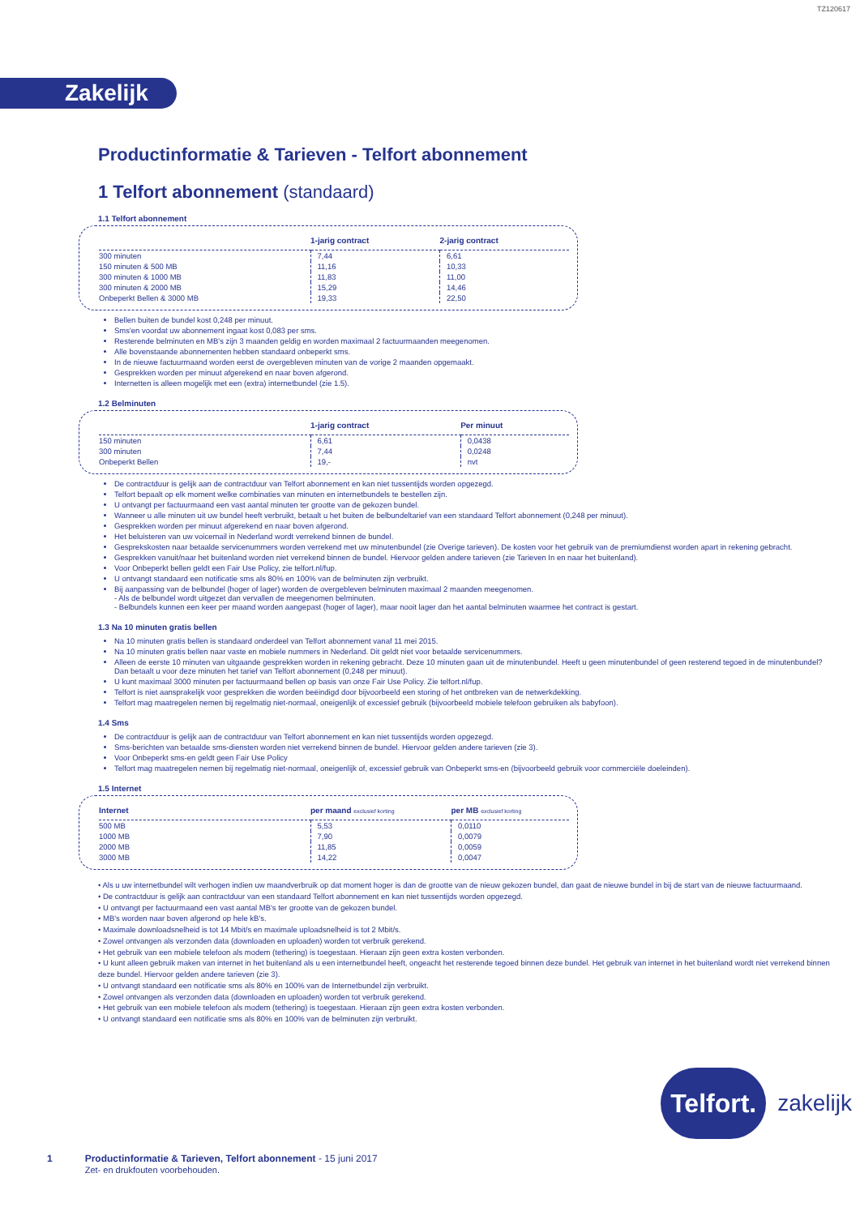TZ120617
Zakelijk
Productinformatie & Tarieven - Telfort abonnement
1 Telfort abonnement (standaard)
1.1 Telfort abonnement
| | 1-jarig contract | 2-jarig contract |
| --- | --- | --- |
| 300 minuten | 7,44 | 6,61 |
| 150 minuten & 500 MB | 11,16 | 10,33 |
| 300 minuten & 1000 MB | 11,83 | 11,00 |
| 300 minuten & 2000 MB | 15,29 | 14,46 |
| Onbeperkt Bellen & 3000 MB | 19,33 | 22,50 |
Bellen buiten de bundel kost 0,248 per minuut.
Sms'en voordat uw abonnement ingaat kost 0,083 per sms.
Resterende belminuten en MB's zijn 3 maanden geldig en worden maximaal 2 factuurmaanden meegenomen.
Alle bovenstaande abonnementen hebben standaard onbeperkt sms.
In de nieuwe factuurmaand worden eerst de overgebleven minuten van de vorige 2 maanden opgemaakt.
Gesprekken worden per minuut afgerekend en naar boven afgerond.
Internetten is alleen mogelijk met een (extra) internetbundel (zie 1.5).
1.2 Belminuten
| | 1-jarig contract | Per minuut |
| --- | --- | --- |
| 150 minuten | 6,61 | 0,0438 |
| 300 minuten | 7,44 | 0,0248 |
| Onbeperkt Bellen | 19,- | nvt |
De contractduur is gelijk aan de contractduur van Telfort abonnement en kan niet tussentijds worden opgezegd.
Telfort bepaalt op elk moment welke combinaties van minuten en internetbundels te bestellen zijn.
U ontvangt per factuurmaand een vast aantal minuten ter grootte van de gekozen bundel.
Wanneer u alle minuten uit uw bundel heeft verbruikt, betaalt u het buiten de belbundeltarief van een standaard Telfort abonnement (0,248 per minuut).
Gesprekken worden per minuut afgerekend en naar boven afgerond.
Het beluisteren van uw voicemail in Nederland wordt verrekend binnen de bundel.
Gesprekskosten naar betaalde servicenummers worden verrekend met uw minutenbundel (zie Overige tarieven). De kosten voor het gebruik van de premiumdienst worden apart in rekening gebracht.
Gesprekken vanuit/naar het buitenland worden niet verrekend binnen de bundel. Hiervoor gelden andere tarieven (zie Tarieven In en naar het buitenland).
Voor Onbeperkt bellen geldt een Fair Use Policy, zie telfort.nl/fup.
U ontvangt standaard een notificatie sms als 80% en 100% van de belminuten zijn verbruikt.
Bij aanpassing van de belbundel (hoger of lager) worden de overgebleven belminuten maximaal 2 maanden meegenomen.
- Als de belbundel wordt uitgezet dan vervallen de meegenomen belminuten.
- Belbundels kunnen een keer per maand worden aangepast (hoger of lager), maar nooit lager dan het aantal belminuten waarmee het contract is gestart.
1.3 Na 10 minuten gratis bellen
Na 10 minuten gratis bellen is standaard onderdeel van Telfort abonnement vanaf 11 mei 2015.
Na 10 minuten gratis bellen naar vaste en mobiele nummers in Nederland. Dit geldt niet voor betaalde servicenummers.
Alleen de eerste 10 minuten van uitgaande gesprekken worden in rekening gebracht. Deze 10 minuten gaan uit de minutenbundel. Heeft u geen minutenbundel of geen resterend tegoed in de minutenbundel? Dan betaalt u voor deze minuten het tarief van Telfort abonnement (0,248 per minuut).
U kunt maximaal 3000 minuten per factuurmaand bellen op basis van onze Fair Use Policy. Zie telfort.nl/fup.
Telfort is niet aansprakelijk voor gesprekken die worden beëindigd door bijvoorbeeld een storing of het ontbreken van de netwerkdekking.
Telfort mag maatregelen nemen bij regelmatig niet-normaal, oneigenlijk of excessief gebruik (bijvoorbeeld mobiele telefoon gebruiken als babyfoon).
1.4 Sms
De contractduur is gelijk aan de contractduur van Telfort abonnement en kan niet tussentijds worden opgezegd.
Sms-berichten van betaalde sms-diensten worden niet verrekend binnen de bundel. Hiervoor gelden andere tarieven (zie 3).
Voor Onbeperkt sms-en geldt geen Fair Use Policy
Telfort mag maatregelen nemen bij regelmatig niet-normaal, oneigenlijk of, excessief gebruik van Onbeperkt sms-en (bijvoorbeeld gebruik voor commerciële doeleinden).
1.5 Internet
| Internet | per maand exclusief korting | per MB exclusief korting |
| --- | --- | --- |
| 500 MB | 5,53 | 0,0110 |
| 1000 MB | 7,90 | 0,0079 |
| 2000 MB | 11,85 | 0,0059 |
| 3000 MB | 14,22 | 0,0047 |
• Als u uw internetbundel wilt verhogen indien uw maandverbruik op dat moment hoger is dan de grootte van de nieuw gekozen bundel, dan gaat de nieuwe bundel in bij de start van de nieuwe factuurmaand.
• De contractduur is gelijk aan contractduur van een standaard Telfort abonnement en kan niet tussentijds worden opgezegd.
• U ontvangt per factuurmaand een vast aantal MB's ter grootte van de gekozen bundel.
• MB's worden naar boven afgerond op hele kB's.
• Maximale downloadsnelheid is tot 14 Mbit/s en maximale uploadsnelheid is tot 2 Mbit/s.
• Zowel ontvangen als verzonden data (downloaden en uploaden) worden tot verbruik gerekend.
• Het gebruik van een mobiele telefoon als modem (tethering) is toegestaan. Hieraan zijn geen extra kosten verbonden.
• U kunt alleen gebruik maken van internet in het buitenland als u een internetbundel heeft, ongeacht het resterende tegoed binnen deze bundel. Het gebruik van internet in het buitenland wordt niet verrekend binnen deze bundel. Hiervoor gelden andere tarieven (zie 3).
• U ontvangt standaard een notificatie sms als 80% en 100% van de Internetbundel zijn verbruikt.
• Zowel ontvangen als verzonden data (downloaden en uploaden) worden tot verbruik gerekend.
• Het gebruik van een mobiele telefoon als modem (tethering) is toegestaan. Hieraan zijn geen extra kosten verbonden.
• U ontvangt standaard een notificatie sms als 80% en 100% van de belminuten zijn verbruikt.
Telfort.
zakelijk
1 Productinformatie & Tarieven, Telfort abonnement - 15 juni 2017
Zet- en drukfouten voorbehouden.